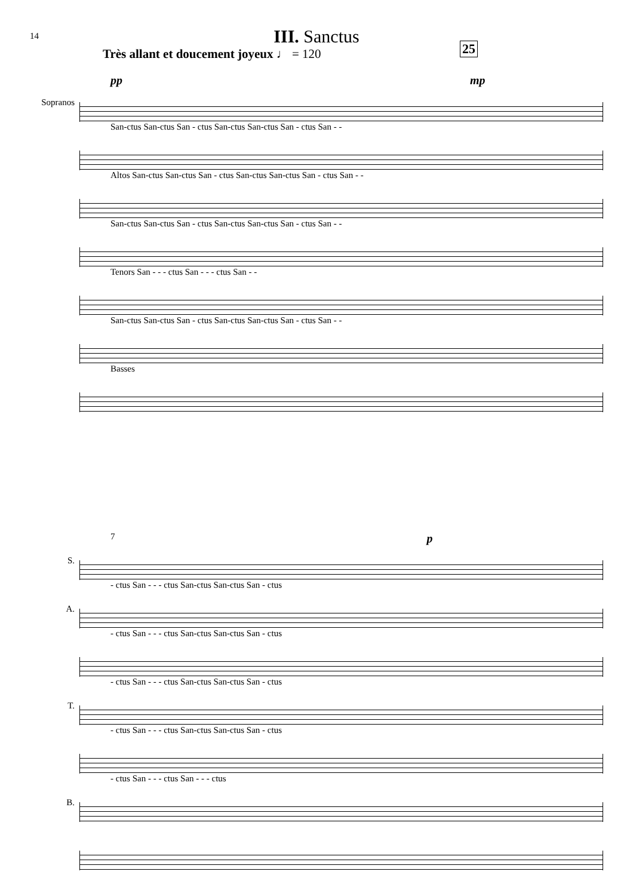14
III. Sanctus
Très allant et doucement joyeux ♩ = 120
25
pp mp
Sopranos
San-ctus San-ctus San - ctus San-ctus San-ctus San - ctus San - -
Altos San-ctus San-ctus San - ctus San-ctus San-ctus San - ctus San - -
San-ctus San-ctus San - ctus San-ctus San-ctus San - ctus San - -
Tenors San - - - ctus San - - - ctus San - -
San-ctus San-ctus San - ctus San-ctus San-ctus San - ctus San - -
Basses
7 p
S.
- ctus San - - - ctus San-ctus San-ctus San - ctus
A.
- ctus San - - - ctus San-ctus San-ctus San - ctus
- ctus San - - - ctus San-ctus San-ctus San - ctus
T.
- ctus San - - - ctus San-ctus San-ctus San - ctus
- ctus San - - - ctus San - - - ctus
B.